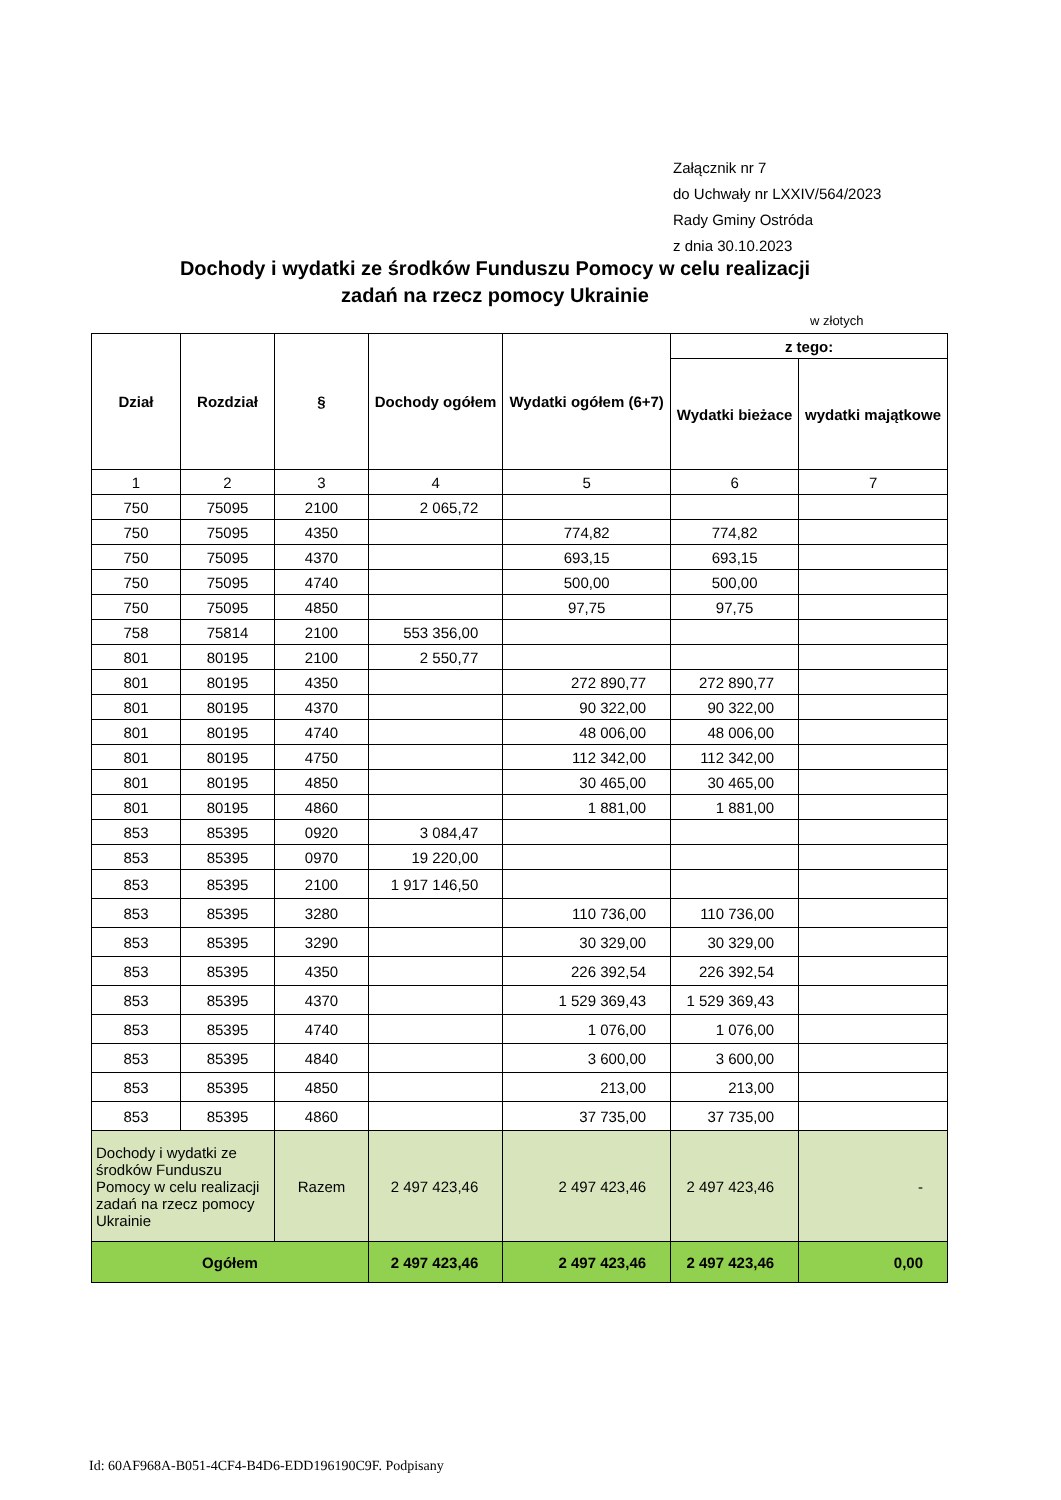Załącznik nr 7
do Uchwały nr LXXIV/564/2023
Rady Gminy Ostróda
z dnia 30.10.2023
Dochody i wydatki ze środków Funduszu Pomocy w celu realizacji zadań na rzecz pomocy Ukrainie
w złotych
| Dział | Rozdział | § | Dochody ogółem | Wydatki ogółem (6+7) | z tego: | |
| --- | --- | --- | --- | --- | --- | --- |
| | | | | | Wydatki bieżace | wydatki majątkowe |
| 1 | 2 | 3 | 4 | 5 | 6 | 7 |
| 750 | 75095 | 2100 | 2 065,72 | | | |
| 750 | 75095 | 4350 | | 774,82 | 774,82 | |
| 750 | 75095 | 4370 | | 693,15 | 693,15 | |
| 750 | 75095 | 4740 | | 500,00 | 500,00 | |
| 750 | 75095 | 4850 | | 97,75 | 97,75 | |
| 758 | 75814 | 2100 | 553 356,00 | | | |
| 801 | 80195 | 2100 | 2 550,77 | | | |
| 801 | 80195 | 4350 | | 272 890,77 | 272 890,77 | |
| 801 | 80195 | 4370 | | 90 322,00 | 90 322,00 | |
| 801 | 80195 | 4740 | | 48 006,00 | 48 006,00 | |
| 801 | 80195 | 4750 | | 112 342,00 | 112 342,00 | |
| 801 | 80195 | 4850 | | 30 465,00 | 30 465,00 | |
| 801 | 80195 | 4860 | | 1 881,00 | 1 881,00 | |
| 853 | 85395 | 0920 | 3 084,47 | | | |
| 853 | 85395 | 0970 | 19 220,00 | | | |
| 853 | 85395 | 2100 | 1 917 146,50 | | | |
| 853 | 85395 | 3280 | | 110 736,00 | 110 736,00 | |
| 853 | 85395 | 3290 | | 30 329,00 | 30 329,00 | |
| 853 | 85395 | 4350 | | 226 392,54 | 226 392,54 | |
| 853 | 85395 | 4370 | | 1 529 369,43 | 1 529 369,43 | |
| 853 | 85395 | 4740 | | 1 076,00 | 1 076,00 | |
| 853 | 85395 | 4840 | | 3 600,00 | 3 600,00 | |
| 853 | 85395 | 4850 | | 213,00 | 213,00 | |
| 853 | 85395 | 4860 | | 37 735,00 | 37 735,00 | |
| Dochody i wydatki ze środków Funduszu Pomocy w celu realizacji zadań na rzecz pomocy Ukrainie | | Razem | 2 497 423,46 | 2 497 423,46 | 2 497 423,46 | - |
| Ogółem | | | 2 497 423,46 | 2 497 423,46 | 2 497 423,46 | 0,00 |
Id: 60AF968A-B051-4CF4-B4D6-EDD196190C9F. Podpisany